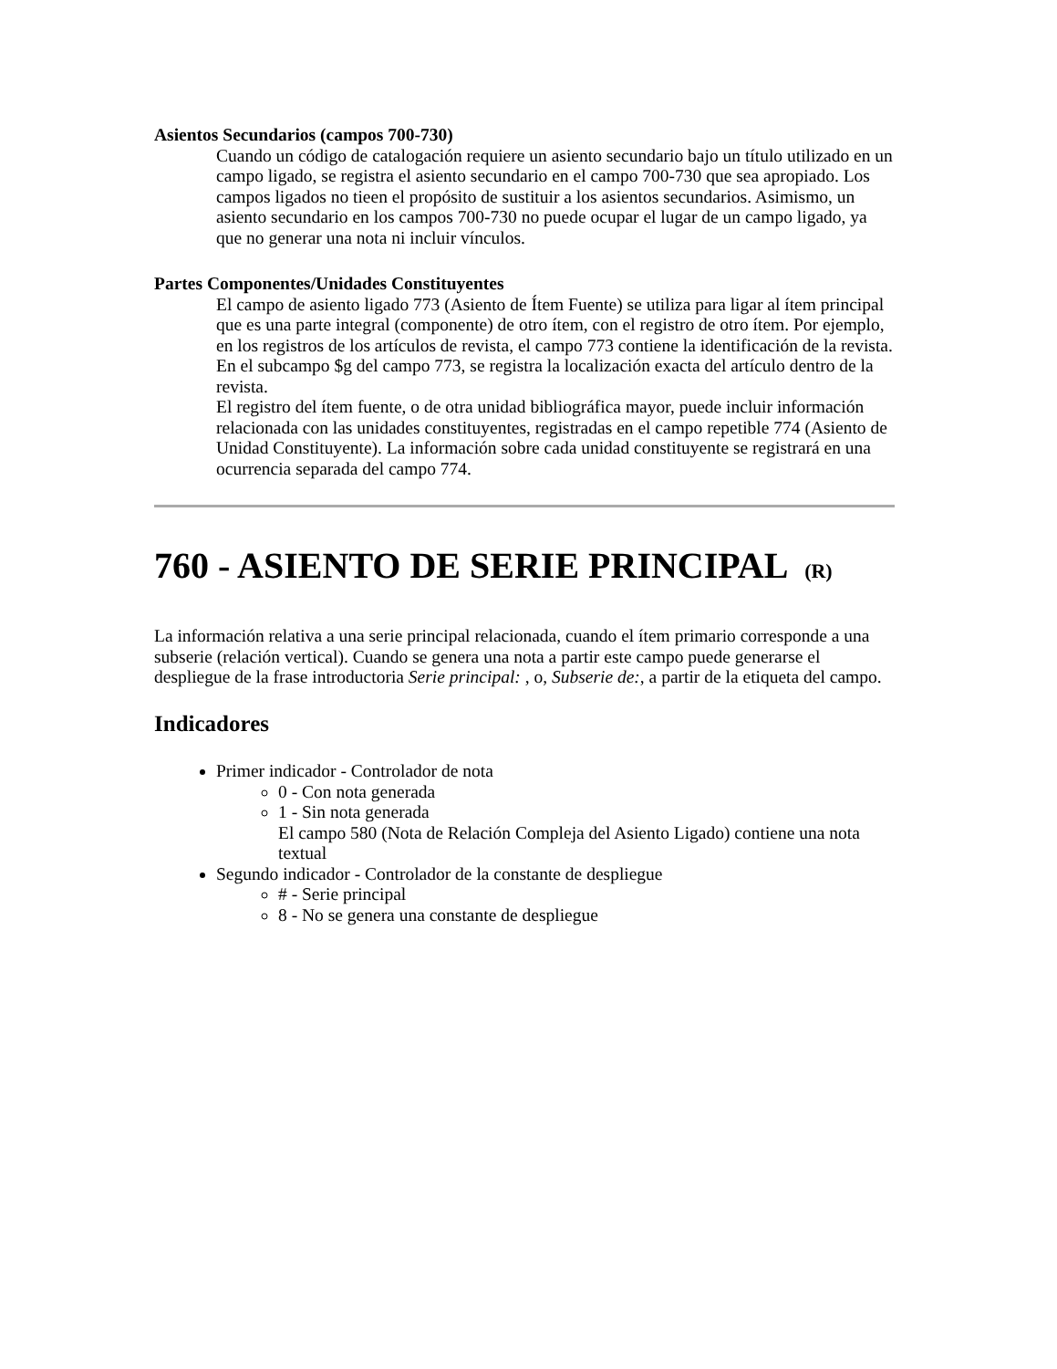Asientos Secundarios (campos 700-730)
Cuando un código de catalogación requiere un asiento secundario bajo un título utilizado en un campo ligado, se registra el asiento secundario en el campo 700-730 que sea apropiado. Los campos ligados no tieen el propósito de sustituir a los asientos secundarios. Asimismo, un asiento secundario en los campos 700-730 no puede ocupar el lugar de un campo ligado, ya que no generar una nota ni incluir vínculos.
Partes Componentes/Unidades Constituyentes
El campo de asiento ligado 773 (Asiento de Ítem Fuente) se utiliza para ligar al ítem principal que es una parte integral (componente) de otro ítem, con el registro de otro ítem. Por ejemplo, en los registros de los artículos de revista, el campo 773 contiene la identificación de la revista. En el subcampo $g del campo 773, se registra la localización exacta del artículo dentro de la revista.
El registro del ítem fuente, o de otra unidad bibliográfica mayor, puede incluir información relacionada con las unidades constituyentes, registradas en el campo repetible 774 (Asiento de Unidad Constituyente). La información sobre cada unidad constituyente se registrará en una ocurrencia separada del campo 774.
760 - ASIENTO DE SERIE PRINCIPAL (R)
La información relativa a una serie principal relacionada, cuando el ítem primario corresponde a una subserie (relación vertical). Cuando se genera una nota a partir este campo puede generarse el despliegue de la frase introductoria Serie principal: , o, Subserie de:, a partir de la etiqueta del campo.
Indicadores
Primer indicador - Controlador de nota
0 - Con nota generada
1 - Sin nota generada
El campo 580 (Nota de Relación Compleja del Asiento Ligado) contiene una nota textual
Segundo indicador - Controlador de la constante de despliegue
# - Serie principal
8 - No se genera una constante de despliegue